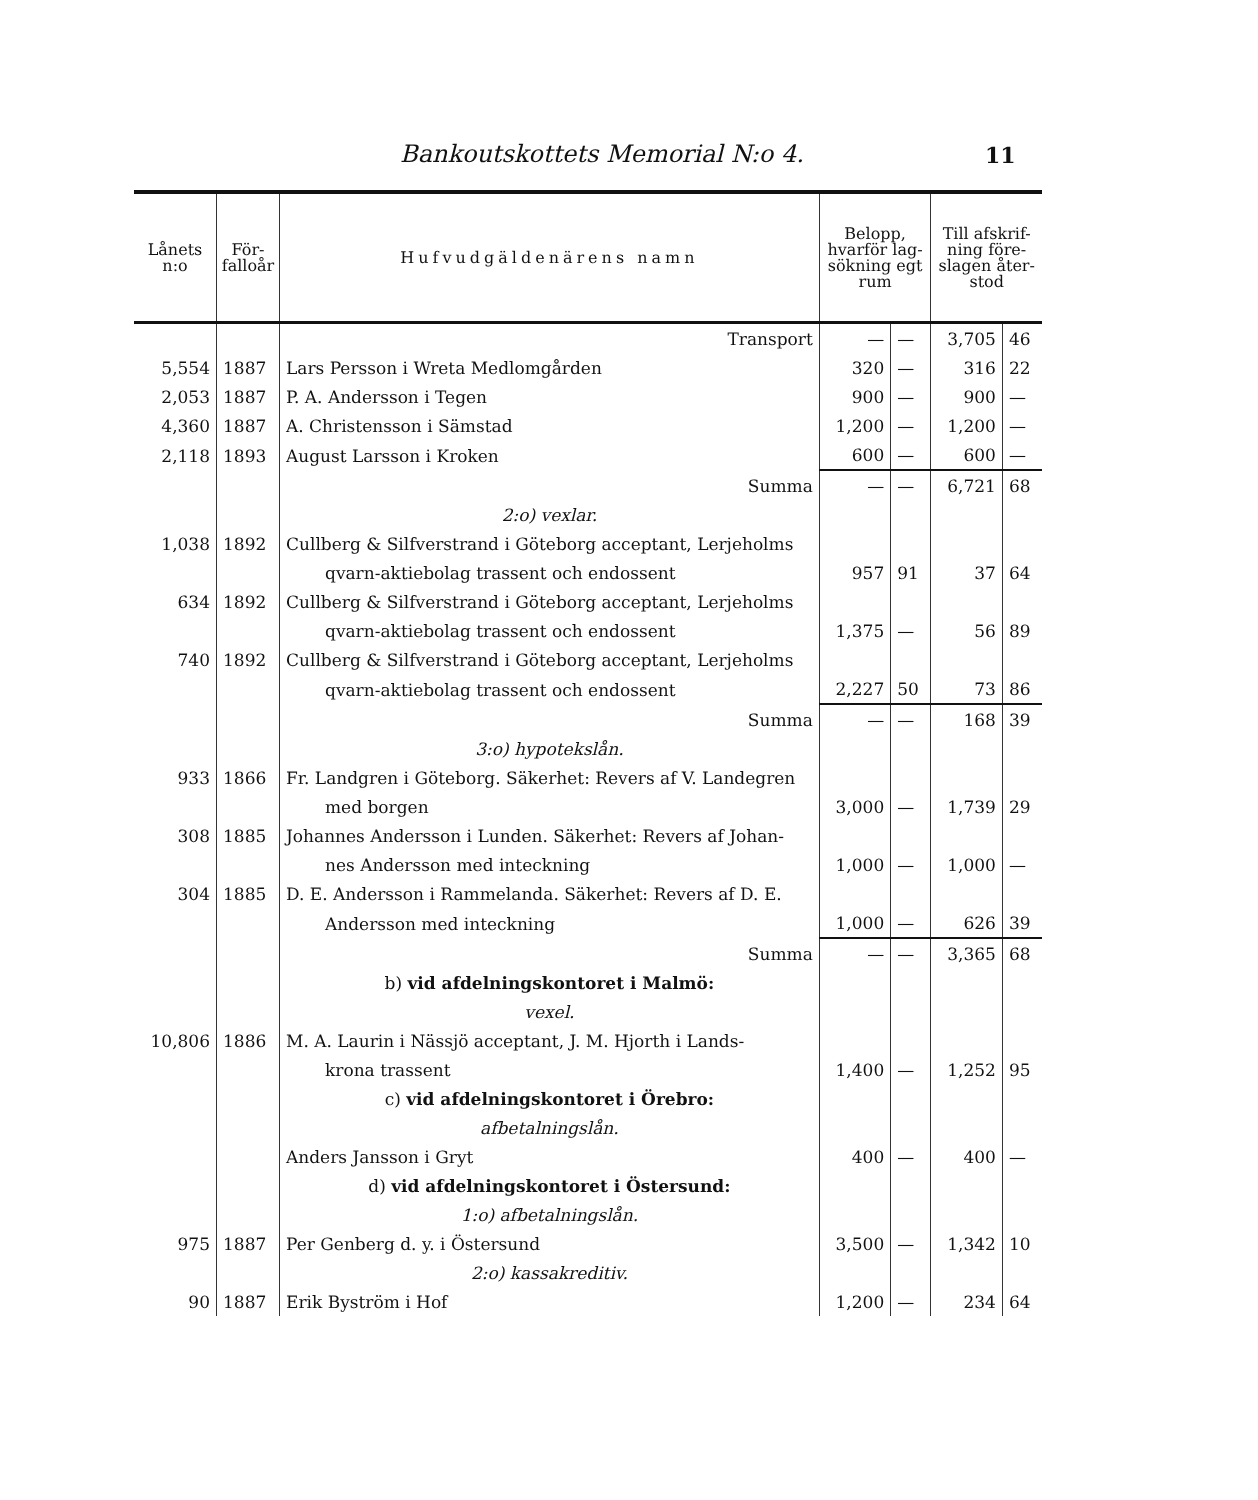Bankoutskottets Memorial N:o 4. 11
| Lånets n:o | För- falloår | Hufvudgäldenärens namn | Belopp, hvarför lag- sökning egt rum | | Till afskrif- ning före- slagen åter- stod | |
| --- | --- | --- | --- | --- | --- | --- |
| | | Transport | — | — | 3,705 | 46 |
| 5,554 | 1887 | Lars Persson i Wreta Medlomgården | 320 | — | 316 | 22 |
| 2,053 | 1887 | P. A. Andersson i Tegen | 900 | — | 900 | — |
| 4,360 | 1887 | A. Christensson i Sämstad | 1,200 | — | 1,200 | — |
| 2,118 | 1893 | August Larsson i Kroken | 600 | — | 600 | — |
| | | Summa | — | — | 6,721 | 68 |
| | | 2:o) vexlar. | | | | |
| 1,038 | 1892 | Cullberg & Silfverstrand i Göteborg acceptant, Lerjeholms | | | | |
| | | qvarn-aktiebolag trassent och endossent | 957 | 91 | 37 | 64 |
| 634 | 1892 | Cullberg & Silfverstrand i Göteborg acceptant, Lerjeholms | | | | |
| | | qvarn-aktiebolag trassent och endossent | 1,375 | — | 56 | 89 |
| 740 | 1892 | Cullberg & Silfverstrand i Göteborg acceptant, Lerjeholms | | | | |
| | | qvarn-aktiebolag trassent och endossent | 2,227 | 50 | 73 | 86 |
| | | Summa | — | — | 168 | 39 |
| | | 3:o) hypotekslån. | | | | |
| 933 | 1866 | Fr. Landgren i Göteborg. Säkerhet: Revers af V. Landegren | | | | |
| | | med borgen | 3,000 | — | 1,739 | 29 |
| 308 | 1885 | Johannes Andersson i Lunden. Säkerhet: Revers af Johan- | | | | |
| | | nes Andersson med inteckning | 1,000 | — | 1,000 | — |
| 304 | 1885 | D. E. Andersson i Rammelanda. Säkerhet: Revers af D. E. | | | | |
| | | Andersson med inteckning | 1,000 | — | 626 | 39 |
| | | Summa | — | — | 3,365 | 68 |
| | | b) vid afdelningskontoret i Malmö: | | | | |
| | | vexel. | | | | |
| 10,806 | 1886 | M. A. Laurin i Nässjö acceptant, J. M. Hjorth i Lands- | | | | |
| | | krona trassent | 1,400 | — | 1,252 | 95 |
| | | c) vid afdelningskontoret i Örebro: | | | | |
| | | afbetalningslån. | | | | |
| | | Anders Jansson i Gryt | 400 | — | 400 | — |
| | | d) vid afdelningskontoret i Östersund: | | | | |
| | | 1:o) afbetalningslån. | | | | |
| 975 | 1887 | Per Genberg d. y. i Östersund | 3,500 | — | 1,342 | 10 |
| | | 2:o) kassakreditiv. | | | | |
| 90 | 1887 | Erik Byström i Hof | 1,200 | — | 234 | 64 |